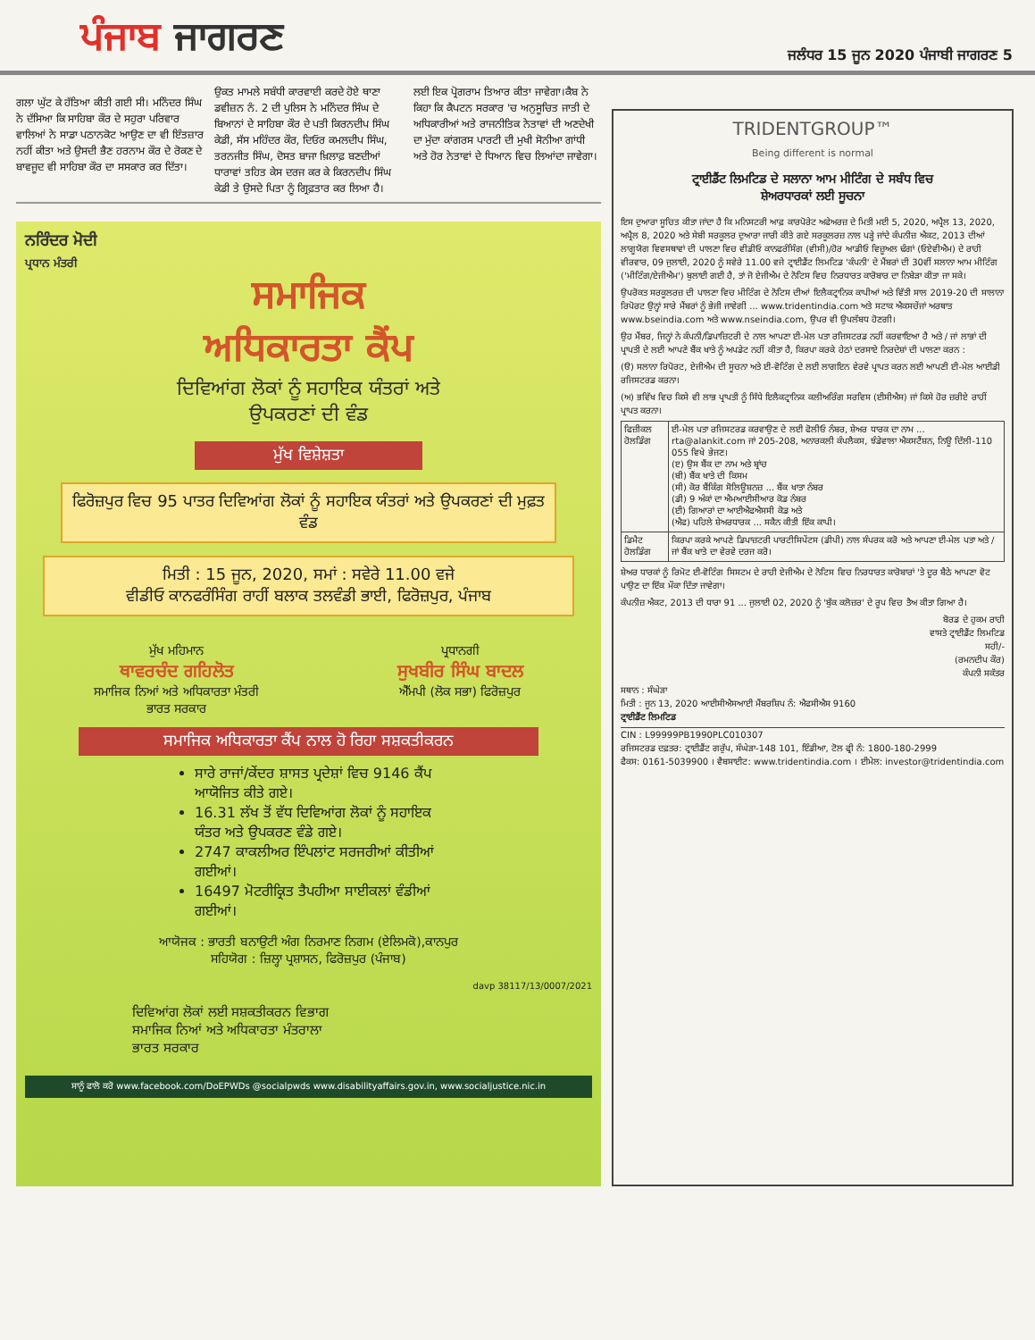ਪੰਜਾਬ ਜਾਗਰਣ
ਜਲੰਧਰ 15 ਜੂਨ 2020 ਪੰਜਾਬੀ ਜਾਗਰਣ 5
ਗਲਾ ਘੁੱਟ ਕੇ ਹੱਤਿਆ ਕੀਤੀ ਗਈ ਸੀ। ਮਨਿੰਦਰ ਸਿੰਘ ਨੇ ਦੱਸਿਆ ਕਿ ਸਾਹਿਬਾ ਕੌਰ ਦੇ ਸਹੁਰਾ ਪਰਿਵਾਰ ਵਾਲਿਆਂ ਨੇ ਸਾਡਾ ਪਠਾਨਕੋਟ ਆਉਣ ਦਾ ਵੀ ਇੰਤਜ਼ਾਰ ਨਹੀਂ ਕੀਤਾ ਅਤੇ ਉਸਦੀ ਭੈਣ ਹਰਨਾਮ ਕੌਰ ਦੇ ਰੋਕਣ ਦੇ ਬਾਵਜੂਦ ਵੀ ਸਾਹਿਬਾ ਕੌਰ ਦਾ ਸਸਕਾਰ ਕਰ ਦਿੱਤਾ।
ਉਕਤ ਮਾਮਲੇ ਸਬੰਧੀ ਕਾਰਵਾਈ ਕਰਦੇ ਹੋਏ ਥਾਣਾ ਡਵੀਜ਼ਨ ਨੰ. 2 ਦੀ ਪੁਲਿਸ ਨੇ ਮਨਿੰਦਰ ਸਿੰਘ ਦੇ ਬਿਆਨਾਂ ਦੇ ਸਾਹਿਬਾ ਕੌਰ ਦੇ ਪਤੀ ਕਿਰਨਦੀਪ ਸਿੰਘ ਕੇਡੀ, ਸੱਸ ਮਹਿੰਦਰ ਕੌਰ, ਦਿਓਰ ਕਮਲਦੀਪ ਸਿੰਘ, ਤਰਨਜੀਤ ਸਿੰਘ, ਦੋਸਤ ਬਾਜਾ ਖ਼ਿਲਾਫ਼ ਬਣਦੀਆਂ ਧਾਰਾਵਾਂ ਤਹਿਤ ਕੇਸ ਦਰਜ ਕਰ ਕੇ ਕਿਰਨਦੀਪ ਸਿੰਘ ਕੇਡੀ ਤੇ ਉਸਦੇ ਪਿਤਾ ਨੂੰ ਗ੍ਰਿਫ਼ਤਾਰ ਕਰ ਲਿਆ ਹੈ।
ਲਈ ਇਕ ਪ੍ਰੋਗਰਾਮ ਤਿਆਰ ਕੀਤਾ ਜਾਵੇਗਾ।ਕੈਬ ਨੇ ਕਿਹਾ ਕਿ ਕੈਪਟਨ ਸਰਕਾਰ 'ਚ ਅਨੁਸੂਚਿਤ ਜਾਤੀ ਦੇ ਅਧਿਕਾਰੀਆਂ ਅਤੇ ਰਾਜਨੀਤਿਕ ਨੇਤਾਵਾਂ ਦੀ ਅਣਦੇਖੀ ਦਾ ਮੁੱਦਾ ਕਾਂਗਰਸ ਪਾਰਟੀ ਦੀ ਮੁਖੀ ਸੋਨੀਆ ਗਾਂਧੀ ਅਤੇ ਹੋਰ ਨੇਤਾਵਾਂ ਦੇ ਧਿਆਨ ਵਿਚ ਲਿਆਂਦਾ ਜਾਵੇਗਾ।
ਨਰਿੰਦਰ ਮੋਦੀ
ਪ੍ਰਧਾਨ ਮੰਤਰੀ
ਸਮਾਜਿਕ
ਅਧਿਕਾਰਤਾ ਕੈਂਪ
ਦਿਵਿਆਂਗ ਲੋਕਾਂ ਨੂੰ ਸਹਾਇਕ ਯੰਤਰਾਂ ਅਤੇ
ਉਪਕਰਣਾਂ ਦੀ ਵੰਡ
ਮੁੱਖ ਵਿਸ਼ੇਸ਼ਤਾ
ਫਿਰੋਜ਼ਪੁਰ ਵਿਚ 95 ਪਾਤਰ ਦਿਵਿਆਂਗ ਲੋਕਾਂ ਨੂੰ ਸਹਾਇਕ ਯੰਤਰਾਂ ਅਤੇ ਉਪਕਰਣਾਂ ਦੀ ਮੁਫ਼ਤ ਵੰਡ
ਮਿਤੀ : 15 ਜੂਨ, 2020, ਸਮਾਂ : ਸਵੇਰੇ 11.00 ਵਜੇ
ਵੀਡੀਓ ਕਾਨਫਰੰਸਿੰਗ ਰਾਹੀਂ ਬਲਾਕ ਤਲਵੰਡੀ ਭਾਈ, ਫਿਰੋਜ਼ਪੁਰ, ਪੰਜਾਬ
ਮੁੱਖ ਮਹਿਮਾਨ
ਥਾਵਰਚੰਦ ਗਹਿਲੋਤ
ਸਮਾਜਿਕ ਨਿਆਂ ਅਤੇ ਅਧਿਕਾਰਤਾ ਮੰਤਰੀ
ਭਾਰਤ ਸਰਕਾਰ
ਪ੍ਰਧਾਨਗੀ
ਸੁਖਬੀਰ ਸਿੰਘ ਬਾਦਲ
ਐੱਮਪੀ (ਲੋਕ ਸਭਾ) ਫਿਰੋਜ਼ਪੁਰ
ਸਮਾਜਿਕ ਅਧਿਕਾਰਤਾ ਕੈਂਪ ਨਾਲ ਹੋ ਰਿਹਾ ਸਸ਼ਕਤੀਕਰਨ
ਸਾਰੇ ਰਾਜਾਂ/ਕੇਂਦਰ ਸ਼ਾਸਤ ਪ੍ਰਦੇਸ਼ਾਂ ਵਿਚ 9146 ਕੈਂਪ ਆਯੋਜਿਤ ਕੀਤੇ ਗਏ।
16.31 ਲੱਖ ਤੋਂ ਵੱਧ ਦਿਵਿਆਂਗ ਲੋਕਾਂ ਨੂੰ ਸਹਾਇਕ ਯੰਤਰ ਅਤੇ ਉਪਕਰਣ ਵੰਡੇ ਗਏ।
2747 ਕਾਕਲੀਅਰ ਇੰਪਲਾਂਟ ਸਰਜਰੀਆਂ ਕੀਤੀਆਂ ਗਈਆਂ।
16497 ਮੋਟਰੀਕ੍ਰਿਤ ਤੈਪਹੀਆ ਸਾਈਕਲਾਂ ਵੰਡੀਆਂ ਗਈਆਂ।
ਆਯੋਜਕ : ਭਾਰਤੀ ਬਨਾਉਟੀ ਅੰਗ ਨਿਰਮਾਣ ਨਿਗਮ (ਏਲਿਮਕੋ),ਕਾਨਪੁਰ
ਸਹਿਯੋਗ : ਜ਼ਿਲ੍ਹਾ ਪ੍ਰਸ਼ਾਸਨ, ਫਿਰੋਜ਼ਪੁਰ (ਪੰਜਾਬ)
davp 38117/13/0007/2021
ਦਿਵਿਆਂਗ ਲੋਕਾਂ ਲਈ ਸਸ਼ਕਤੀਕਰਨ ਵਿਭਾਗ
ਸਮਾਜਿਕ ਨਿਆਂ ਅਤੇ ਅਧਿਕਾਰਤਾ ਮੰਤਰਾਲਾ
ਭਾਰਤ ਸਰਕਾਰ
ਸਾਨੂੰ ਫਾਲੋ ਕਰੋ www.facebook.com/DoEPWDs @socialpwds www.disabilityaffairs.gov.in, www.socialjustice.nic.in
TRIDENTGROUP™
Being different is normal
ਟ੍ਰਾਈਡੈਂਟ ਲਿਮਟਿਡ ਦੇ ਸਲਾਨਾ ਆਮ ਮੀਟਿੰਗ ਦੇ ਸਬੰਧ ਵਿਚ
ਸ਼ੇਅਰਧਾਰਕਾਂ ਲਈ ਸੂਚਨਾ
ਇਸ ਦੁਆਰਾ ਸੂਚਿਤ ਕੀਤਾ ਜਾਂਦਾ ਹੈ ਕਿ ਮਨਿਸਟਰੀ ਆਫ਼ ਕਾਰਪੋਰੇਟ ਅਫੇਅਰਜ਼ ਦੇ ਮਿਤੀ ਮਈ 5, 2020, ਅਪ੍ਰੈਲ 13, 2020, ਅਪ੍ਰੈਲ 8, 2020 ਅਤੇ ਸੇਬੀ ਸਰਕੂਲਰ ਦੁਆਰਾ ਜਾਰੀ ਕੀਤੇ ਗਏ ਸਰਕੂਲਰਜ਼ ਨਾਲ ਪੜ੍ਹੇ ਜਾਂਦੇ ਕੰਪਨੀਜ਼ ਐਕਟ, 2013 ਦੀਆਂ ਲਾਗੂਯੋਗ ਵਿਵਸਥਾਵਾਂ ਦੀ ਪਾਲਣਾ ਵਿਚ ਵੀਡੀਓ ਕਾਨਫਰੰਸਿੰਗ (ਵੀਸੀ)/ਹੋਰ ਆਡੀਓ ਵਿਜ਼ੂਅਲ ਢੰਗਾਂ (ਓਏਵੀਐਮ) ਦੇ ਰਾਹੀ ਵੀਰਵਾਰ, 09 ਜੁਲਾਈ, 2020 ਨੂੰ ਸਵੇਰੇ 11.00 ਵਜੇ ਟ੍ਰਾਈਡੈਂਟ ਲਿਮਟਿਡ 'ਕੰਪਨੀ' ਦੇ ਮੈਂਬਰਾਂ ਦੀ 30ਵੀਂ ਸਲਾਨਾ ਆਮ ਮੀਟਿੰਗ ('ਮੀਟਿੰਗ/ਏਜੀਐਮ') ਬੁਲਾਈ ਗਈ ਹੈ, ਤਾਂ ਜੋ ਏਜੀਐਮ ਦੇ ਨੋਟਿਸ ਵਿਚ ਨਿਰਧਾਰਤ ਕਾਰੋਬਾਰ ਦਾ ਨਿਬੇੜਾ ਕੀਤਾ ਜਾ ਸਕੇ।
ਉਪਰੋਕਤ ਸਰਕੂਲਰਜ਼ ਦੀ ਪਾਲਣਾ ਵਿਚ ਮੀਟਿੰਗ ਦੇ ਨੋਟਿਸ ਦੀਆਂ ਇਲੈਕਟ੍ਰਾਨਿਕ ਕਾਪੀਆਂ ਅਤੇ ਵਿੱਤੀ ਸਾਲ 2019-20 ਦੀ ਸਾਲਾਨਾ ਰਿਪੋਰਟ ਉਨ੍ਹਾਂ ਸਾਰੇ ਮੈਂਬਰਾਂ ਨੂੰ ਭੇਜੀ ਜਾਵੇਗੀ ... www.tridentindia.com ਅਤੇ ਸਟਾਕ ਐਕਸਚੇਂਜਾਂ ਅਰਥਾਤ www.bseindia.com ਅਤੇ www.nseindia.com, ਉਪਰ ਵੀ ਉਪਲੱਬਧ ਹੋਣਗੀ।
ਉਹ ਮੈਂਬਰ, ਜਿਨ੍ਹਾਂ ਨੇ ਕੰਪਨੀ/ਡਿਪਾਜ਼ਿਟਰੀ ਦੇ ਨਾਲ ਆਪਣਾ ਈ-ਮੇਲ ਪਤਾ ਰਜਿਸਟਰਡ ਨਹੀਂ ਕਰਵਾਇਆ ਹੈ ਅਤੇ / ਜਾਂ ਲਾਭਾਂ ਦੀ ਪ੍ਰਾਪਤੀ ਦੇ ਲਈ ਆਪਣੇ ਬੈਂਕ ਖਾਤੇ ਨੂੰ ਅਪਡੇਟ ਨਹੀਂ ਕੀਤਾ ਹੈ, ਕਿਰਪਾ ਕਰਕੇ ਹੇਠਾਂ ਦਰਸਾਏ ਨਿਰਦੇਸ਼ਾਂ ਦੀ ਪਾਲਣਾ ਕਰਨ :
(ੳ) ਸਲਾਨਾ ਰਿਪੋਰਟ, ਏਜੀਐਮ ਦੀ ਸੂਚਨਾ ਅਤੇ ਈ-ਵੋਟਿੰਗ ਦੇ ਲਈ ਲਾਗਇਨ ਵੇਰਵੇ ਪ੍ਰਾਪਤ ਕਰਨ ਲਈ ਆਪਣੀ ਈ-ਮੇਲ ਆਈਡੀ ਰਜਿਸਟਰਡ ਕਰਨਾ।
(ਅ) ਭਵਿੱਖ ਵਿਚ ਕਿਸੇ ਵੀ ਲਾਭ ਪ੍ਰਾਪਤੀ ਨੂੰ ਸਿੱਧੇ ਇਲੈਕਟ੍ਰਾਨਿਕ ਕਲੀਅਰਿੰਗ ਸਰਵਿਸ (ਈਸੀਐਸ) ਜਾਂ ਕਿਸੇ ਹੋਰ ਜ਼ਰੀਏ ਰਾਹੀਂ ਪ੍ਰਾਪਤ ਕਰਨਾ।
| ਫਿਜ਼ੀਕਲ ਹੋਲਡਿੰਗ | ਈ-ਮੇਲ ਪਤਾ ਰਜਿਸਟਰਡ ਕਰਵਾਉਣ ਦੇ ਲਈ ਫੋਲੀਓ ਨੰਬਰ, ਸ਼ੇਅਰ ਧਾਰਕ ਦਾ ਨਾਮ ... rta@alankit.com ਜਾਂ 205-208, ਅਨਾਰਕਲੀ ਕੰਪਲੈਕਸ, ਝੰਡੇਵਾਲਾ ਐਕਸਟੈਂਸ਼ਨ, ਨਿਊ ਦਿੱਲੀ-110 055 ਵਿਖੇ ਭੇਜਣ। (ੲ) ਉਸ ਬੈਂਕ ਦਾ ਨਾਮ ਅਤੇ ਬ੍ਰਾਂਚ (ਬੀ) ਬੈਂਕ ਖਾਤੇ ਦੀ ਕਿਸਮ (ਸੀ) ਕੋਰ ਬੈਂਕਿੰਗ ਸੋਲਿਊਸ਼ਨਜ਼ ... ਬੈਂਕ ਖਾਤਾ ਨੰਬਰ (ਡੀ) 9 ਅੰਕਾਂ ਦਾ ਐਮਆਈਸੀਆਰ ਕੋਡ ਨੰਬਰ (ਈ) ਗਿਆਰਾਂ ਦਾ ਆਈਐਫਐਸਸੀ ਕੋਡ ਅਤੇ (ਐਫ) ਪਹਿਲੇ ਸ਼ੇਅਰਧਾਰਕ ... ਸਕੈਨ ਕੀਤੀ ਇੱਕ ਕਾਪੀ। |
| ਡਿਮੈਟ ਹੋਲਡਿੰਗ | ਕਿਰਪਾ ਕਰਕੇ ਆਪਣੇ ਡਿਪਾਜ਼ਟਰੀ ਪਾਰਟੀਸਿਪੇਂਟਸ (ਡੀਪੀ) ਨਾਲ ਸੰਪਰਕ ਕਰੋ ਅਤੇ ਆਪਣਾ ਈ-ਮੇਲ ਪਤਾ ਅਤੇ / ਜਾਂ ਬੈਂਕ ਖਾਤੇ ਦਾ ਵੇਰਵੇ ਦਰਜ ਕਰੋ। |
ਸ਼ੇਅਰ ਧਾਰਕਾਂ ਨੂੰ ਰਿਮੋਟ ਈ-ਵੋਟਿੰਗ ਸਿਸਟਮ ਦੇ ਰਾਹੀ ਏਜੀਐਮ ਦੇ ਨੋਟਿਸ ਵਿਚ ਨਿਰਧਾਰਤ ਕਾਰੋਬਾਰਾਂ 'ਤੇ ਦੂਰ ਬੈਠੇ ਆਪਣਾ ਵੋਟ ਪਾਉਣ ਦਾ ਇੱਕ ਮੌਕਾ ਦਿੱਤਾ ਜਾਵੇਗਾ।
ਕੰਪਨੀਜ਼ ਐਕਟ, 2013 ਦੀ ਧਾਰਾ 91 ... ਜੁਲਾਈ 02, 2020 ਨੂੰ 'ਬੁੱਕ ਕਲੋਜ਼ਰ' ਦੇ ਰੂਪ ਵਿਚ ਤੈਅ ਕੀਤਾ ਗਿਆ ਹੈ।
ਬੋਰਡ ਦੇ ਹੁਕਮ ਰਾਹੀ
ਵਾਸਤੇ ਟ੍ਰਾਈਡੈਂਟ ਲਿਮਟਿਡ
ਸਹੀ/-
(ਰਮਨਦੀਪ ਕੌਰ)
ਕੰਪਨੀ ਸਕੱਤਰ
ਸਥਾਨ : ਸੰਘੇੜਾ
ਮਿਤੀ : ਜੂਨ 13, 2020 ਆਈਸੀਐਸਆਈ ਮੈਂਬਰਸ਼ਿਪ ਨੰ: ਐਫਸੀਐਸ 9160
ਟ੍ਰਾਈਡੈਂਟ ਲਿਮਟਿਡ
CIN : L99999PB1990PLC010307
ਰਜਿਸਟਰਡ ਦਫ਼ਤਰ: ਟ੍ਰਾਈਡੈਂਟ ਗਰੁੱਪ, ਸੰਘੇੜਾ-148 101, ਇੰਡੀਆ, ਟੋਲ ਫ੍ਰੀ ਨੰ: 1800-180-2999
ਫੈਕਸ: 0161-5039900 । ਵੈਬਸਾਈਟ: www.tridentindia.com । ਈਮੇਲ: investor@tridentindia.com